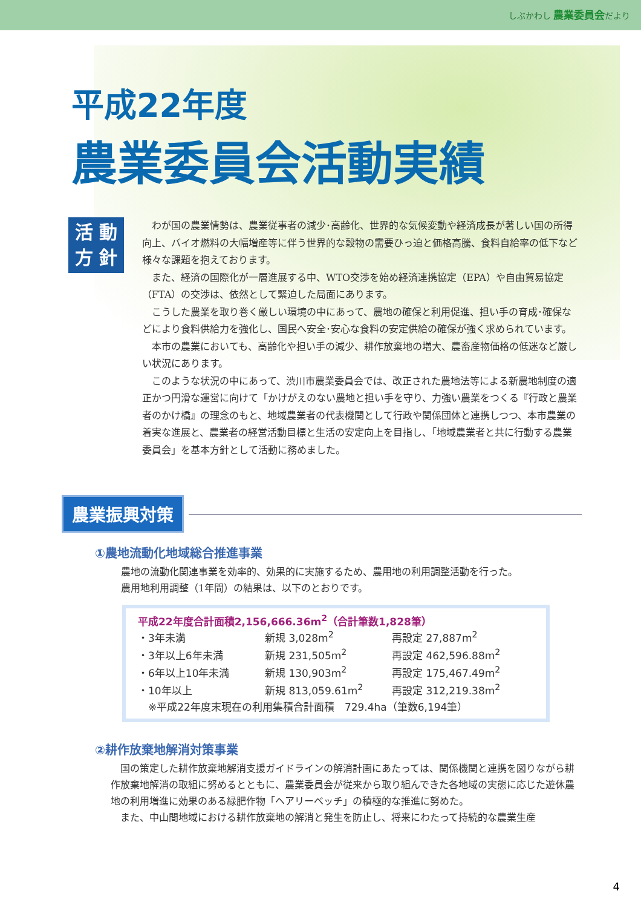しぶかわし 農業委員会だより
平成22年度
農業委員会活動実績
活 動
方 針
わが国の農業情勢は、農業従事者の減少･高齢化、世界的な気候変動や経済成長が著しい国の所得向上、バイオ燃料の大幅増産等に伴う世界的な穀物の需要ひっ迫と価格高騰、食料自給率の低下など様々な課題を抱えております。
また、経済の国際化が一層進展する中、WTO交渉を始め経済連携協定（EPA）や自由貿易協定（FTA）の交渉は、依然として緊迫した局面にあります。
こうした農業を取り巻く厳しい環境の中にあって、農地の確保と利用促進、担い手の育成･確保などにより食料供給力を強化し、国民へ安全･安心な食料の安定供給の確保が強く求められています。
本市の農業においても、高齢化や担い手の減少、耕作放棄地の増大、農畜産物価格の低迷など厳しい状況にあります。
このような状況の中にあって、渋川市農業委員会では、改正された農地法等による新農地制度の適正かつ円滑な運営に向けて「かけがえのない農地と担い手を守り、力強い農業をつくる『行政と農業者のかけ橋』の理念のもと、地域農業者の代表機関として行政や関係団体と連携しつつ、本市農業の着実な進展と、農業者の経営活動目標と生活の安定向上を目指し、「地域農業者と共に行動する農業委員会」を基本方針として活動に務めました。
農業振興対策
①農地流動化地域総合推進事業
農地の流動化関連事業を効率的、効果的に実施するため、農用地の利用調整活動を行った。
農用地利用調整（1年間）の結果は、以下のとおりです。
平成22年度合計面積2,156,666.36m<sup>2</sup>（合計筆数1,828筆）
| ・3年未満 | 新規 3,028m<sup>2</sup> | 再設定 27,887m<sup>2</sup> |
| ・3年以上6年未満 | 新規 231,505m<sup>2</sup> | 再設定 462,596.88m<sup>2</sup> |
| ・6年以上10年未満 | 新規 130,903m<sup>2</sup> | 再設定 175,467.49m<sup>2</sup> |
| ・10年以上 | 新規 813,059.61m<sup>2</sup> | 再設定 312,219.38m<sup>2</sup> |
　※平成22年度末現在の利用集積合計面積　729.4ha（筆数6,194筆）
②耕作放棄地解消対策事業
　国の策定した耕作放棄地解消支援ガイドラインの解消計画にあたっては、関係機関と連携を図りながら耕作放棄地解消の取組に努めるとともに、農業委員会が従来から取り組んできた各地域の実態に応じた遊休農地の利用増進に効果のある緑肥作物「ヘアリーベッチ」の積極的な推進に努めた。
　また、中山間地域における耕作放棄地の解消と発生を防止し、将来にわたって持続的な農業生産
4